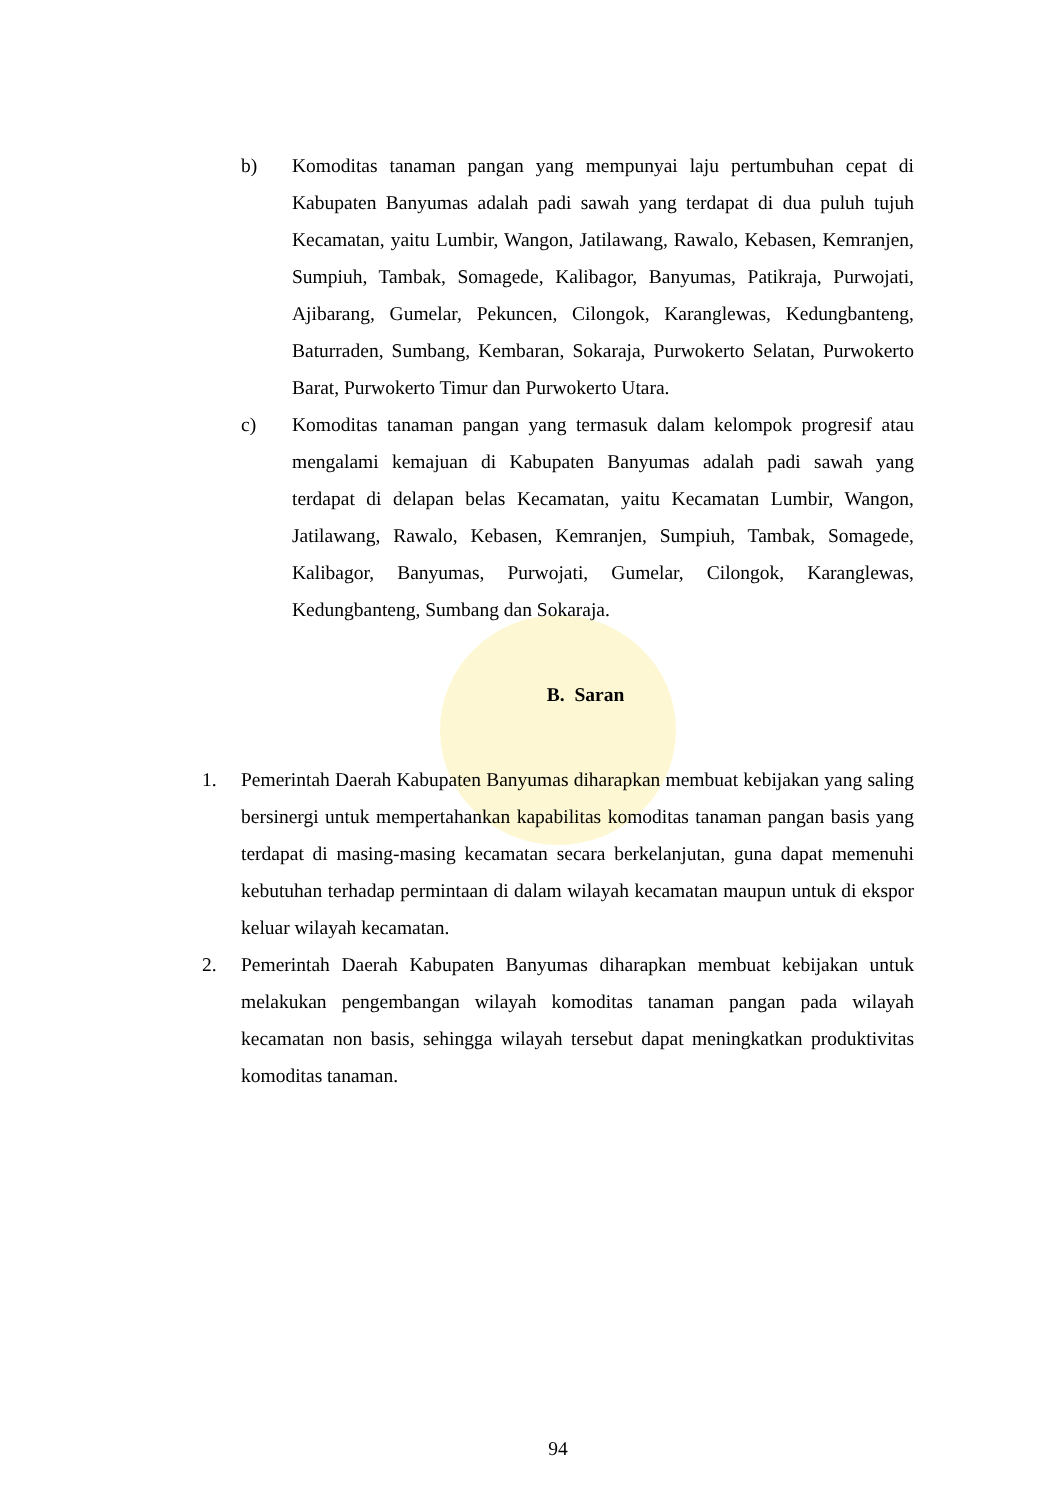b) Komoditas tanaman pangan yang mempunyai laju pertumbuhan cepat di Kabupaten Banyumas adalah padi sawah yang terdapat di dua puluh tujuh Kecamatan, yaitu Lumbir, Wangon, Jatilawang, Rawalo, Kebasen, Kemranjen, Sumpiuh, Tambak, Somagede, Kalibagor, Banyumas, Patikraja, Purwojati, Ajibarang, Gumelar, Pekuncen, Cilongok, Karanglewas, Kedungbanteng, Baturraden, Sumbang, Kembaran, Sokaraja, Purwokerto Selatan, Purwokerto Barat, Purwokerto Timur dan Purwokerto Utara.
c) Komoditas tanaman pangan yang termasuk dalam kelompok progresif atau mengalami kemajuan di Kabupaten Banyumas adalah padi sawah yang terdapat di delapan belas Kecamatan, yaitu Kecamatan Lumbir, Wangon, Jatilawang, Rawalo, Kebasen, Kemranjen, Sumpiuh, Tambak, Somagede, Kalibagor, Banyumas, Purwojati, Gumelar, Cilongok, Karanglewas, Kedungbanteng, Sumbang dan Sokaraja.
B. Saran
1. Pemerintah Daerah Kabupaten Banyumas diharapkan membuat kebijakan yang saling bersinergi untuk mempertahankan kapabilitas komoditas tanaman pangan basis yang terdapat di masing-masing kecamatan secara berkelanjutan, guna dapat memenuhi kebutuhan terhadap permintaan di dalam wilayah kecamatan maupun untuk di ekspor keluar wilayah kecamatan.
2. Pemerintah Daerah Kabupaten Banyumas diharapkan membuat kebijakan untuk melakukan pengembangan wilayah komoditas tanaman pangan pada wilayah kecamatan non basis, sehingga wilayah tersebut dapat meningkatkan produktivitas komoditas tanaman.
94